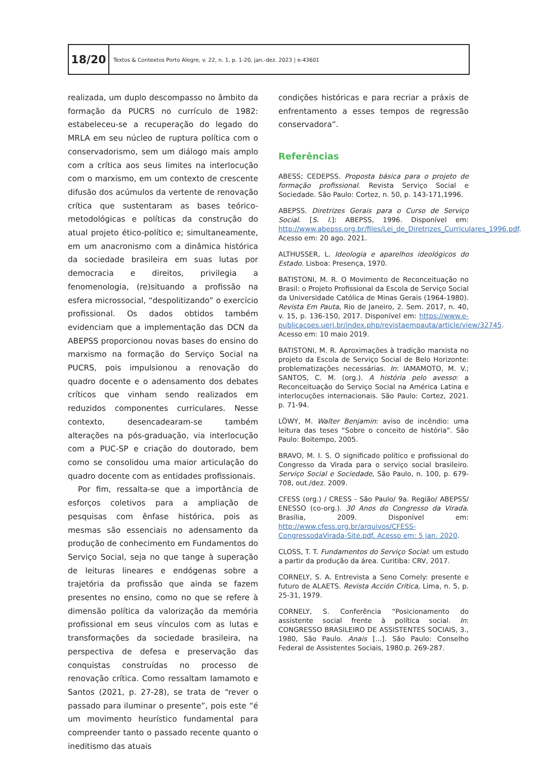18/20
Textos & Contextos Porto Alegre, v. 22, n. 1, p. 1-20, jan.-dez. 2023 | e-43601
realizada, um duplo descompasso no âmbito da formação da PUCRS no currículo de 1982: estabeleceu-se a recuperação do legado do MRLA em seu núcleo de ruptura política com o conservadorismo, sem um diálogo mais amplo com a crítica aos seus limites na interlocução com o marxismo, em um contexto de crescente difusão dos acúmulos da vertente de renovação crítica que sustentaram as bases teórico-metodológicas e políticas da construção do atual projeto ético-político e; simultaneamente, em um anacronismo com a dinâmica histórica da sociedade brasileira em suas lutas por democracia e direitos, privilegia a fenomenologia, (re)situando a profissão na esfera microssocial, “despolitizando” o exercício profissional. Os dados obtidos também evidenciam que a implementação das DCN da ABEPSS proporcionou novas bases do ensino do marxismo na formação do Serviço Social na PUCRS, pois impulsionou a renovação do quadro docente e o adensamento dos debates críticos que vinham sendo realizados em reduzidos componentes curriculares. Nesse contexto, desencadearam-se também alterações na pós-graduação, via interlocução com a PUC-SP e criação do doutorado, bem como se consolidou uma maior articulação do quadro docente com as entidades profissionais.
Por fim, ressalta-se que a importância de esforços coletivos para a ampliação de pesquisas com ênfase histórica, pois as mesmas são essenciais no adensamento da produção de conhecimento em Fundamentos do Serviço Social, seja no que tange à superação de leituras lineares e endógenas sobre a trajetória da profissão que ainda se fazem presentes no ensino, como no que se refere à dimensão política da valorização da memória profissional em seus vínculos com as lutas e transformações da sociedade brasileira, na perspectiva de defesa e preservação das conquistas construídas no processo de renovação crítica. Como ressaltam Iamamoto e Santos (2021, p. 27-28), se trata de “rever o passado para iluminar o presente”, pois este “é um movimento heurístico fundamental para compreender tanto o passado recente quanto o ineditismo das atuais
condições históricas e para recriar a práxis de enfrentamento a esses tempos de regressão conservadora”.
Referências
ABESS; CEDEPSS. Proposta básica para o projeto de formação profissional. Revista Serviço Social e Sociedade. São Paulo: Cortez, n. 50, p. 143-171,1996.
ABEPSS. Diretrizes Gerais para o Curso de Serviço Social. [S. l.]: ABEPSS, 1996. Disponível em: http://www.abepss.org.br/files/Lei_de_Diretrizes_Curriculares_1996.pdf. Acesso em: 20 ago. 2021.
ALTHUSSER, L. Ideologia e aparelhos ideológicos do Estado. Lisboa: Presença, 1970.
BATISTONI, M. R. O Movimento de Reconceituação no Brasil: o Projeto Profissional da Escola de Serviço Social da Universidade Católica de Minas Gerais (1964-1980). Revista Em Pauta, Rio de Janeiro, 2. Sem. 2017, n. 40, v. 15, p. 136-150, 2017. Disponível em: https://www.e-publicacoes.uerj.br/index.php/revistaempauta/article/view/32745. Acesso em: 10 maio 2019.
BATISTONI, M. R. Aproximações à tradição marxista no projeto da Escola de Serviço Social de Belo Horizonte: problematizações necessárias. In: IAMAMOTO, M. V.; SANTOS, C. M. (org.). A história pelo avesso: a Reconceituação do Serviço Social na América Latina e interlocuções internacionais. São Paulo: Cortez, 2021. p. 71-94.
LÖWY, M. Walter Benjamin: aviso de incêndio: uma leitura das teses “Sobre o conceito de história”. São Paulo: Boitempo, 2005.
BRAVO, M. I. S. O significado político e profissional do Congresso da Virada para o serviço social brasileiro. Serviço Social e Sociedade, São Paulo, n. 100, p. 679-708, out./dez. 2009.
CFESS (org.) / CRESS - São Paulo/ 9a. Região/ ABEPSS/ ENESSO (co-org.). 30 Anos do Congresso da Virada. Brasília, 2009. Disponível em: http://www.cfess.org.br/arquivos/CFESS-CongressodaVirada-Site.pdf. Acesso em: 5 jan. 2020.
CLOSS, T. T. Fundamentos do Serviço Social: um estudo a partir da produção da área. Curitiba: CRV, 2017.
CORNELY, S. A. Entrevista a Seno Cornely: presente e futuro de ALAETS. Revista Acción Critica, Lima, n. 5, p. 25-31, 1979.
CORNELY, S. Conferência “Posicionamento do assistente social frente à política social. In: CONGRESSO BRASILEIRO DE ASSISTENTES SOCIAIS, 3., 1980, São Paulo. Anais [...]. São Paulo: Conselho Federal de Assistentes Sociais, 1980.p. 269-287.